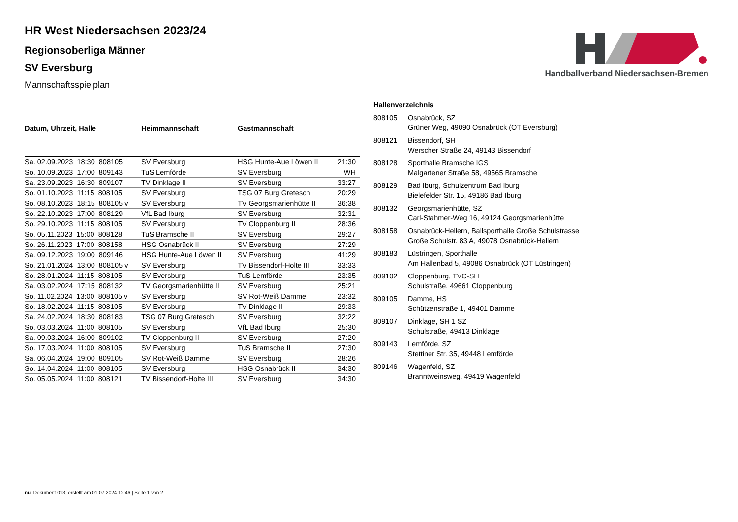Handballverband Niedersachsen-Bremen
HR West Niedersachsen 2023/24
Regionsoberliga Männer
SV Eversburg
Mannschaftsspielplan
| Datum, Uhrzeit, Halle | Heimmannschaft | Gastmannschaft | |
| --- | --- | --- | --- |
| Sa. 02.09.2023 18:30 808105 | SV Eversburg | HSG Hunte-Aue Löwen II | 21:30 |
| So. 10.09.2023 17:00 809143 | TuS Lemförde | SV Eversburg | WH |
| Sa. 23.09.2023 16:30 809107 | TV Dinklage II | SV Eversburg | 33:27 |
| So. 01.10.2023 11:15 808105 | SV Eversburg | TSG 07 Burg Gretesch | 20:29 |
| So. 08.10.2023 18:15 808105 v | SV Eversburg | TV Georgsmarienhütte II | 36:38 |
| So. 22.10.2023 17:00 808129 | VfL Bad Iburg | SV Eversburg | 32:31 |
| So. 29.10.2023 11:15 808105 | SV Eversburg | TV Cloppenburg II | 28:36 |
| So. 05.11.2023 15:00 808128 | TuS Bramsche II | SV Eversburg | 29:27 |
| So. 26.11.2023 17:00 808158 | HSG Osnabrück II | SV Eversburg | 27:29 |
| Sa. 09.12.2023 19:00 809146 | HSG Hunte-Aue Löwen II | SV Eversburg | 41:29 |
| So. 21.01.2024 13:00 808105 v | SV Eversburg | TV Bissendorf-Holte III | 33:33 |
| So. 28.01.2024 11:15 808105 | SV Eversburg | TuS Lemförde | 23:35 |
| Sa. 03.02.2024 17:15 808132 | TV Georgsmarienhütte II | SV Eversburg | 25:21 |
| So. 11.02.2024 13:00 808105 v | SV Eversburg | SV Rot-Weiß Damme | 23:32 |
| So. 18.02.2024 11:15 808105 | SV Eversburg | TV Dinklage II | 29:33 |
| Sa. 24.02.2024 18:30 808183 | TSG 07 Burg Gretesch | SV Eversburg | 32:22 |
| So. 03.03.2024 11:00 808105 | SV Eversburg | VfL Bad Iburg | 25:30 |
| Sa. 09.03.2024 16:00 809102 | TV Cloppenburg II | SV Eversburg | 27:20 |
| So. 17.03.2024 11:00 808105 | SV Eversburg | TuS Bramsche II | 27:30 |
| Sa. 06.04.2024 19:00 809105 | SV Rot-Weiß Damme | SV Eversburg | 28:26 |
| So. 14.04.2024 11:00 808105 | SV Eversburg | HSG Osnabrück II | 34:30 |
| So. 05.05.2024 11:00 808121 | TV Bissendorf-Holte III | SV Eversburg | 34:30 |
| Hallenverzeichnis | |
| --- | --- |
| 808105 | Osnabrück, SZ Grüner Weg, 49090 Osnabrück (OT Eversburg) |
| 808121 | Bissendorf, SH Werscher Straße 24, 49143 Bissendorf |
| 808128 | Sporthalle Bramsche IGS Malgartener Straße 58, 49565 Bramsche |
| 808129 | Bad Iburg, Schulzentrum Bad Iburg Bielefelder Str. 15, 49186 Bad Iburg |
| 808132 | Georgsmarienhütte, SZ Carl-Stahmer-Weg 16, 49124 Georgsmarienhütte |
| 808158 | Osnabrück-Hellern, Ballsporthalle Große Schulstrasse Große Schulstr. 83 A, 49078 Osnabrück-Hellern |
| 808183 | Lüstringen, Sporthalle Am Hallenbad 5, 49086 Osnabrück (OT Lüstringen) |
| 809102 | Cloppenburg, TVC-SH Schulstraße, 49661 Cloppenburg |
| 809105 | Damme, HS Schützenstraße 1, 49401 Damme |
| 809107 | Dinklage, SH 1 SZ Schulstraße, 49413 Dinklage |
| 809143 | Lemförde, SZ Stettiner Str. 35, 49448 Lemförde |
| 809146 | Wagenfeld, SZ Branntweinsweg, 49419 Wagenfeld |
nu .Dokument 013, erstellt am 01.07.2024 12:46 | Seite 1 von 2